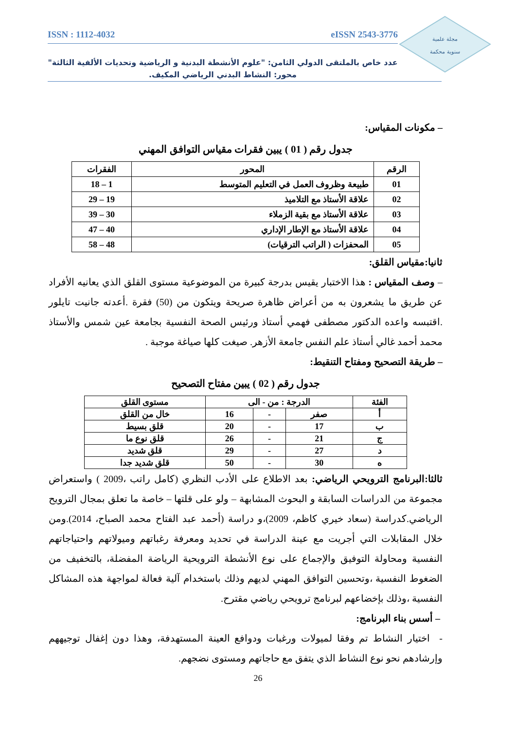مجلة علمية
سنوية محكمة
ISSN : 1112-4032 eISSN 2543-3776
عدد خاص بالملتقى الدولي الثامن: "علوم الأنشطة البدنية و الرياضية وتحديات الألفية الثالثة"
محور: النشاط البدني الرياضي المكيف.
– مكونات المقياس:
جدول رقم ( 01 ) يبين فقرات مقياس التوافق المهني
| الرقم | المحور | الفقرات |
| --- | --- | --- |
| 01 | طبيعة وظروف العمل في التعليم المتوسط | 1 – 18 |
| 02 | علاقة الأستاذ مع التلاميذ | 19 – 29 |
| 03 | علاقة الأستاذ مع بقية الزملاء | 30 – 39 |
| 04 | علاقة الأستاذ مع الإطار الإداري | 40 – 47 |
| 05 | المحفزات ( الراتب الترقيات) | 48 – 58 |
ثانيا:مقياس القلق:
– وصف المقياس : هذا الاختبار يقيس بدرجة كبيرة من الموضوعية مستوى القلق الذي يعانيه الأفراد عن طريق ما يشعرون به من أعراض ظاهرة صريحة ويتكون من (50) فقرة .أعدته جانيت تايلور .اقتبسه واعده الدكتور مصطفى فهمي أستاذ ورئيس الصحة النفسية بجامعة عين شمس والأستاذ محمد أحمد غالي أستاذ علم النفس جامعة الأزهر. صيغت كلها صياغة موجبة .
– طريقة التصحيح ومفتاح التنقيط:
جدول رقم ( 02 ) يبين مفتاح التصحيح
| الفئة | الدرجة : من - الى | | | مستوى القلق |
| --- | --- | --- | --- | --- |
| أ | صفر | - | 16 | خال من القلق |
| ب | 17 | - | 20 | قلق بسيط |
| ج | 21 | - | 26 | قلق نوع ما |
| د | 27 | - | 29 | قلق شديد |
| ه | 30 | - | 50 | قلق شديد جدا |
ثالثا:البرنامج الترويحي الرياضي: بعد الاطلاع على الأدب النظري (كامل راتب ،2009 ) واستعراض مجموعة من الدراسات السابقة و البحوث المشابهة – ولو على قلتها – خاصة ما تعلق بمجال الترويح الرياضي.كدراسة (سعاد خيري كاظم، 2009)،و دراسة (أحمد عبد الفتاح محمد الصباح، 2014).ومن خلال المقابلات التي أجريت مع عينة الدراسة في تحديد ومعرفة رغباتهم وميولاتهم واحتياجاتهم النفسية ومحاولة التوفيق والإجماع على نوع الأنشطة الترويحية الرياضة المفضلة، بالتخفيف من الضغوط النفسية ،وتحسين التوافق المهني لديهم وذلك باستخدام آلية فعالة لمواجهة هذه المشاكل النفسية ،وذلك بإخضاعهم لبرنامج ترويحي رياضي مقترح.
– أسس بناء البرنامج:
- اختيار النشاط تم وفقا لميولات ورغبات ودوافع العينة المستهدفة، وهذا دون إغفال توجيههم وإرشادهم نحو نوع النشاط الذي يتفق مع حاجاتهم ومستوى نضجهم.
26